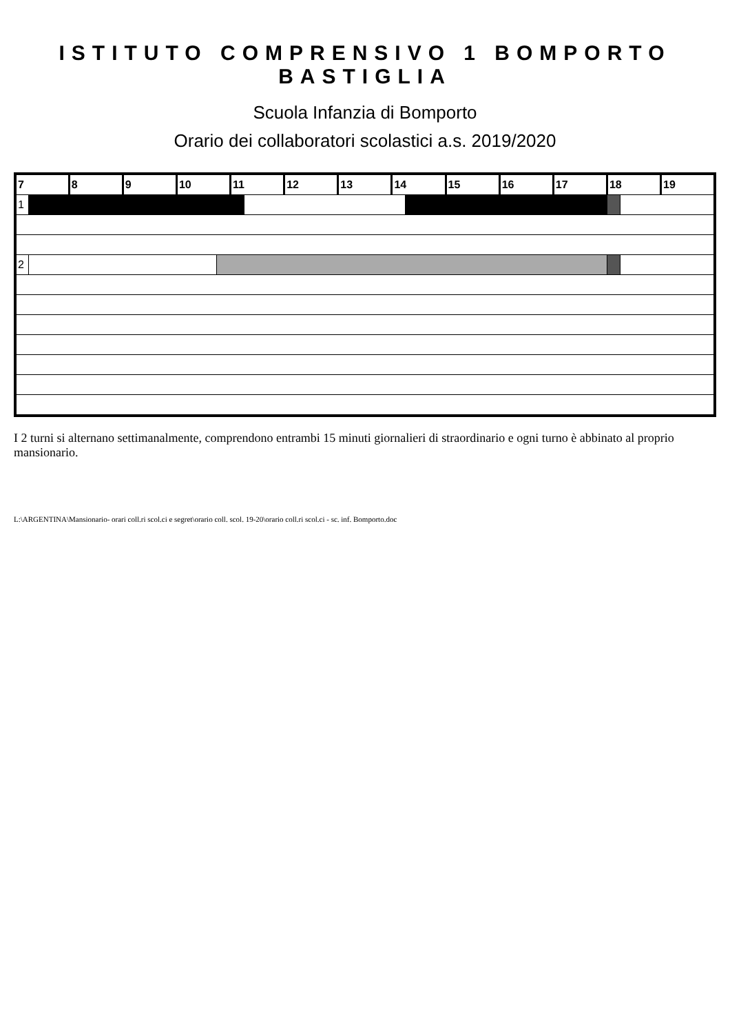ISTITUTO COMPRENSIVO 1 BOMPORTO BASTIGLIA
Scuola Infanzia di Bomporto
Orario dei collaboratori scolastici a.s. 2019/2020
| 7 | | 8 | 9 | 10 | | 11 | | 12 | 13 | 14 | | 15 | 16 | 17 | 18 | | 19 |
| --- | --- | --- | --- | --- | --- | --- | --- | --- | --- | --- | --- | --- | --- | --- | --- | --- | --- |
| 1 | | | | | | | | | | | | | | | | | |
| 2 | | | | | | | | | | | | | | | | | |
I 2 turni si alternano settimanalmente, comprendono entrambi 15 minuti giornalieri di straordinario e ogni turno è abbinato al proprio mansionario.
L:\ARGENTINA\Mansionario- orari coll.ri scol.ci e segret\orario coll. scol. 19-20\orario coll.ri scol.ci - sc. inf. Bomporto.doc